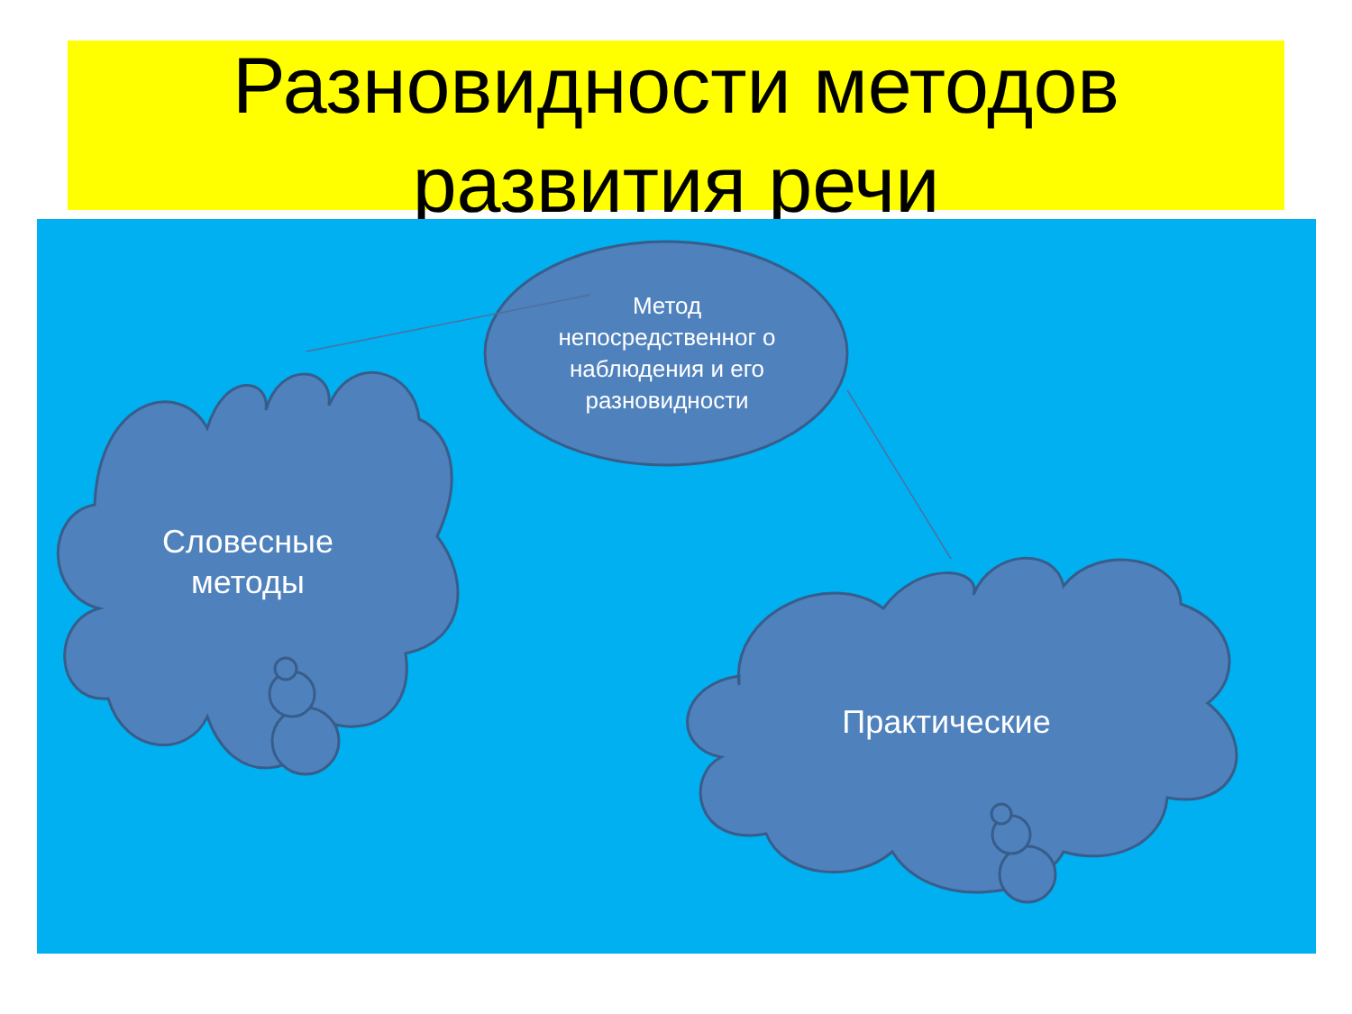Разновидности методов
развития речи
Метод непосредственног о наблюдения и его разновидности
Словесные методы
Практические